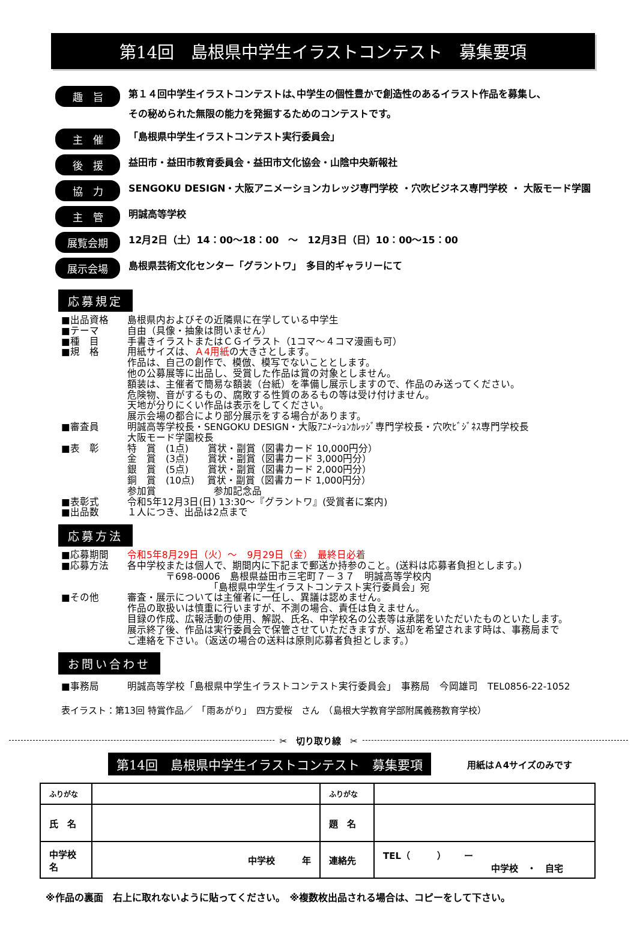第14回　島根県中学生イラストコンテスト　募集要項
趣　旨 第１４回中学生イラストコンテストは､中学生の個性豊かで創造性のあるイラスト作品を募集し､
その秘められた無限の能力を発掘するためのコンテストです。
主　催 「島根県中学生イラストコンテスト実行委員会」
後　援 益田市・益田市教育委員会・益田市文化協会・山陰中央新報社
協　力 SENGOKU DESIGN・大阪アニメーションカレッジ専門学校 ・穴吹ビジネス専門学校 ・ 大阪モード学園
主　管 明誠高等学校
展覧会期 12月2日（土）14：00～18：00　～　12月3日（日）10：00～15：00
展示会場 島根県芸術文化センター「グラントワ」　多目的ギャラリーにて
応募規定
■出品資格
島根県内およびその近隣県に在学している中学生
■テーマ
自由（具像・抽象は問いません）
■種　目
手書きイラストまたはＣＧイラスト（1コマ～４コマ漫画も可）
■規　格
用紙サイズは、Ａ4用紙の大きさとします。
作品は、自己の創作で、模倣、模写でないこととします。
他の公募展等に出品し、受賞した作品は賞の対象としません。
額装は、主催者で簡易な額装（台紙）を準備し展示しますので、作品のみ送ってください。
危険物、音がするもの、腐敗する性質のあるもの等は受け付けません。
天地が分りにくい作品は表示をしてください。
展示会場の都合により部分展示をする場合があります。
■審査員
明誠高等学校長・SENGOKU DESIGN・大阪ｱﾆﾒｰｼｮﾝｶﾚｯｼﾞ専門学校長・穴吹ﾋﾞｼﾞﾈｽ専門学校長
大阪モード学園校長
■表　彰
特　賞　(1点)　　賞状・副賞（図書カード 10,000円分）
金　賞　(3点)　　賞状・副賞（図書カード 3,000円分）
銀　賞　(5点)　　賞状・副賞（図書カード 2,000円分）
銅　賞　(10点)　 賞状・副賞（図書カード 1,000円分）
参加賞　　　　　　参加記念品
■表彰式
令和5年12月3日(日) 13:30～『グラントワ』(受賞者に案内)
■出品数
１人につき、出品は2点まで
応募方法
■応募期間
令和5年8月29日（火）～　9月29日（金）　最終日必着
■応募方法
各中学校または個人で、期間内に下記まで郵送か持参のこと。(送料は応募者負担とします。)
　　　　〒698-0006　島根県益田市三宅町７－３７　明誠高等学校内
　　　　　　　　　「島根県中学生イラストコンテスト実行委員会」宛
■その他
審査・展示については主催者に一任し、異議は認めません。
作品の取扱いは慎重に行いますが、不測の場合、責任は負えません。
目録の作成、広報活動の使用、解説、氏名、中学校名の公表等は承諾をいただいたものといたします。
展示終了後、作品は実行委員会で保管させていただきますが、返却を希望されます時は、事務局まで
ご連絡を下さい。（返送の場合の送料は原則応募者負担とします。）
お問い合わせ
■事務局
明誠高等学校「島根県中学生イラストコンテスト実行委員会」　事務局　今岡雄司　TEL0856-22-1052
表イラスト：第13回 特賞作品／　「雨あがり」　四方愛桜　さん　（島根大学教育学部附属義務教育学校）
✂　切り取り線　✂
第14回　島根県中学生イラストコンテスト　募集要項
用紙はＡ4サイズのみです
| ふりがな | | ふりがな | |
| 氏 名 | | 題 名 | |
| 中学校名 | 中学校 年 | 連絡先 | TEL（ ） ー 中学校 ・ 自宅 |
※作品の裏面　右上に取れないように貼ってください。　※複数枚出品される場合は、コピーをして下さい。